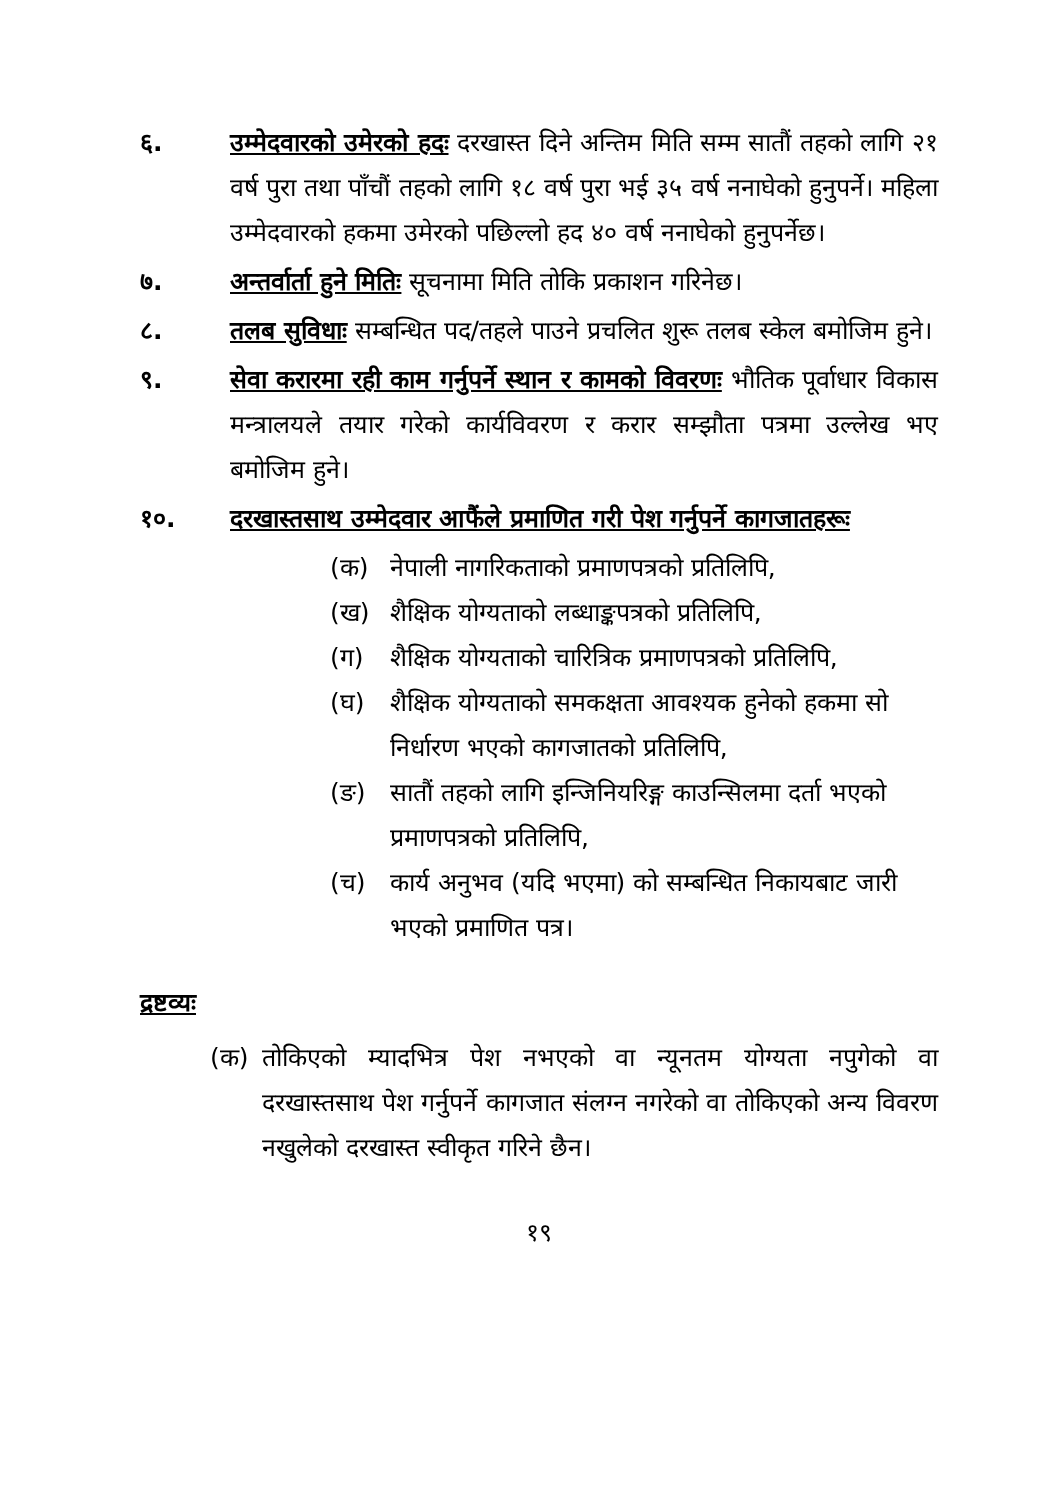६. उम्मेदवारको उमेरको हदः दरखास्त दिने अन्तिम मिति सम्म सातौं तहको लागि २१ वर्ष पुरा तथा पाँचौं तहको लागि १८ वर्ष पुरा भई ३५ वर्ष ननाघेको हुनुपर्ने। महिला उम्मेदवारको हकमा उमेरको पछिल्लो हद ४० वर्ष ननाघेको हुनुपर्नेछ।
७. अन्तर्वार्ता हुने मितिः सूचनामा मिति तोकि प्रकाशन गरिनेछ।
८. तलब सुविधाः सम्बन्धित पद/तहले पाउने प्रचलित शुरू तलब स्केल बमोजिम हुने।
९. सेवा करारमा रही काम गर्नुपर्ने स्थान र कामको विवरणः भौतिक पूर्वाधार विकास मन्त्रालयले तयार गरेको कार्यविवरण र करार सम्झौता पत्रमा उल्लेख भए बमोजिम हुने।
१०. दरखास्तसाथ उम्मेदवार आफैंले प्रमाणित गरी पेश गर्नुपर्ने कागजातहरूः
(क) नेपाली नागरिकताको प्रमाणपत्रको प्रतिलिपि,
(ख) शैक्षिक योग्यताको लब्धाङ्कपत्रको प्रतिलिपि,
(ग) शैक्षिक योग्यताको चारित्रिक प्रमाणपत्रको प्रतिलिपि,
(घ) शैक्षिक योग्यताको समकक्षता आवश्यक हुनेको हकमा सो निर्धारण भएको कागजातको प्रतिलिपि,
(ङ) सातौं तहको लागि इन्जिनियरिङ्ग काउन्सिलमा दर्ता भएको प्रमाणपत्रको प्रतिलिपि,
(च) कार्य अनुभव (यदि भएमा) को सम्बन्धित निकायबाट जारी भएको प्रमाणित पत्र।
द्रष्टव्यः
(क) तोकिएको म्यादभित्र पेश नभएको वा न्यूनतम योग्यता नपुगेको वा दरखास्तसाथ पेश गर्नुपर्ने कागजात संलग्न नगरेको वा तोकिएको अन्य विवरण नखुलेको दरखास्त स्वीकृत गरिने छैन।
१९